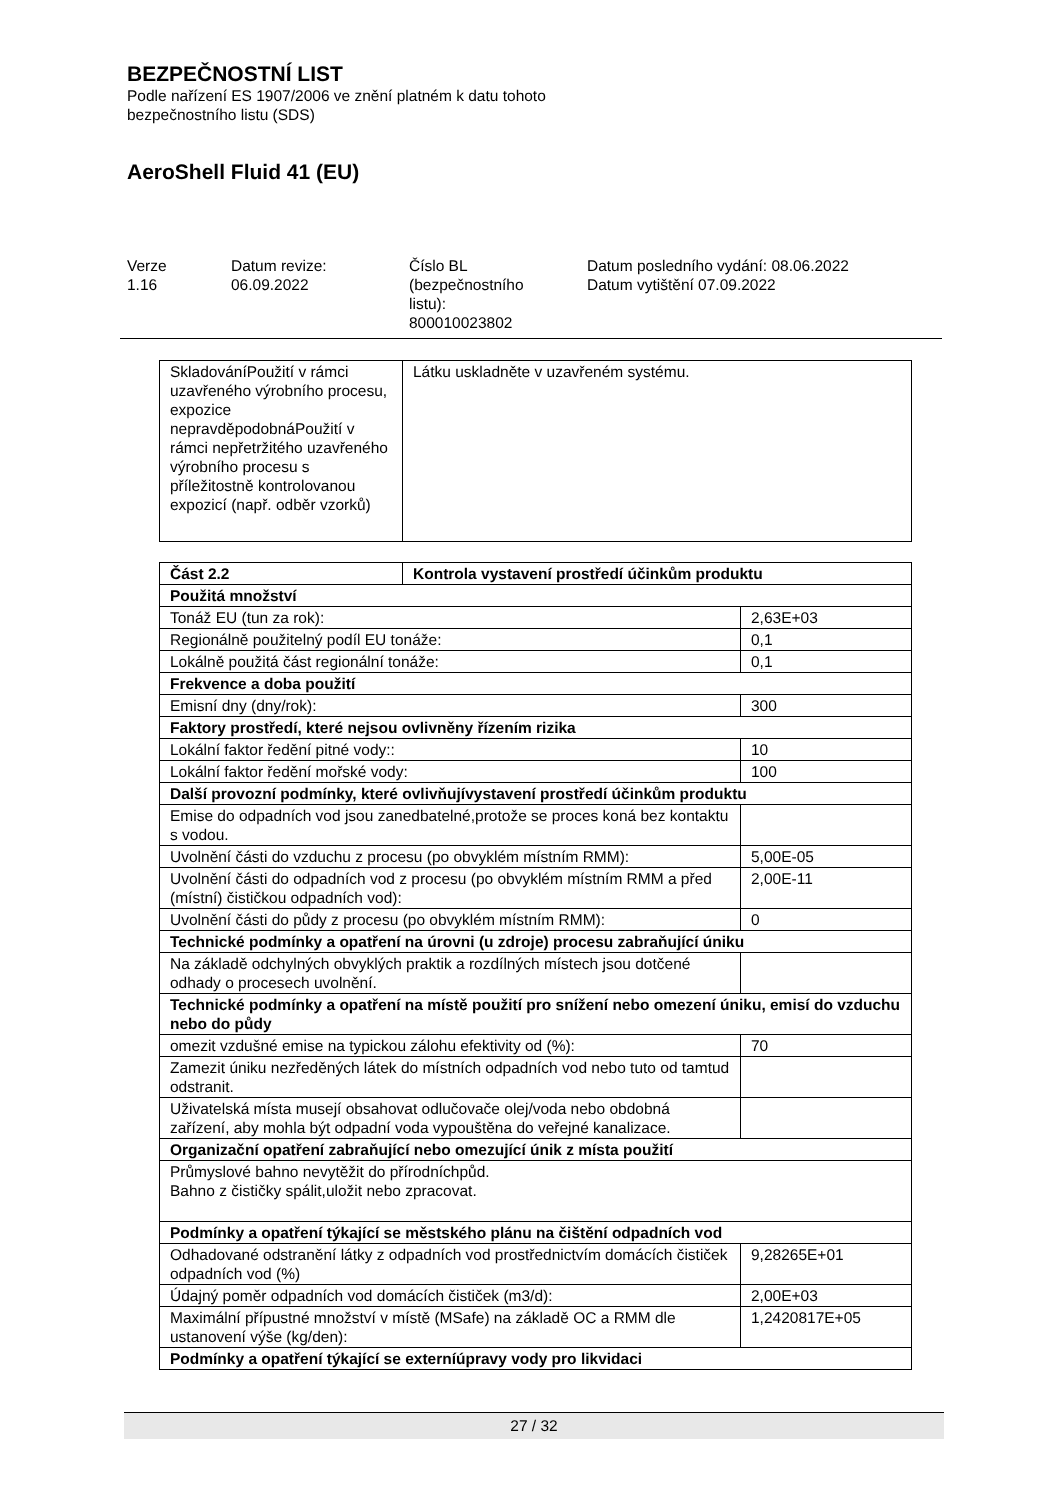BEZPEČNOSTNÍ LIST
Podle nařízení ES 1907/2006 ve znění platném k datu tohoto
bezpečnostního listu (SDS)
AeroShell Fluid 41 (EU)
Verze
1.16
Datum revize:
06.09.2022
Číslo BL
(bezpečnostního
listu):
800010023802
Datum posledního vydání: 08.06.2022
Datum vytištění 07.09.2022
| SkladováníPoužití v rámci uzavřeného výrobního procesu, expozice nepravděpodobnáPoužití v rámci nepřetržitého uzavřeného výrobního procesu s příležitostně kontrolovanou expozicí (např. odběr vzorků) | Látku uskladněte v uzavřeném systému. |
| Část 2.2 | Kontrola vystavení prostředí účinkům produktu | |
| Použitá množství | | |
| Tonáž EU (tun za rok): | | 2,63E+03 |
| Regionálně použitelný podíl EU tonáže: | | 0,1 |
| Lokálně použitá část regionální tonáže: | | 0,1 |
| Frekvence a doba použití | | |
| Emisní dny (dny/rok): | | 300 |
| Faktory prostředí, které nejsou ovlivněny řízením rizika | | |
| Lokální faktor ředění pitné vody:: | | 10 |
| Lokální faktor ředění mořské vody: | | 100 |
| Další provozní podmínky, které ovlivňujívystavení prostředí účinkům produktu | | |
| Emise do odpadních vod jsou zanedbatelné,protože se proces koná bez kontaktu s vodou. | | |
| Uvolnění části do vzduchu z procesu (po obvyklém místním RMM): | | 5,00E-05 |
| Uvolnění části do odpadních vod z procesu (po obvyklém místním RMM a před (místní) čističkou odpadních vod): | | 2,00E-11 |
| Uvolnění části do půdy z procesu (po obvyklém místním RMM): | | 0 |
| Technické podmínky a opatření na úrovni (u zdroje) procesu zabraňující úniku | | |
| Na základě odchylných obvyklých praktik a rozdílných místech jsou dotčené odhady o procesech uvolnění. | | |
| Technické podmínky a opatření na místě použití pro snížení nebo omezení úniku, emisí do vzduchu nebo do půdy | | |
| omezit vzdušné emise na typickou zálohu efektivity od (%): | | 70 |
| Zamezit úniku nezředěných látek do místních odpadních vod nebo tuto od tamtud odstranit. | | |
| Uživatelská místa musejí obsahovat odlučovače olej/voda nebo obdobná zařízení, aby mohla být odpadní voda vypouštěna do veřejné kanalizace. | | |
| Organizační opatření zabraňující nebo omezující únik z místa použití | | |
| Průmyslové bahno nevytěžit do přírodníchpůd. Bahno z čističky spálit,uložit nebo zpracovat. | | |
| Podmínky a opatření týkající se městského plánu na čištění odpadních vod | | |
| Odhadované odstranění látky z odpadních vod prostřednictvím domácích čističek odpadních vod (%) | | 9,28265E+01 |
| Údajný poměr odpadních vod domácích čističek (m3/d): | | 2,00E+03 |
| Maximální přípustné množství v místě (MSafe) na základě OC a RMM dle ustanovení výše (kg/den): | | 1,2420817E+05 |
| Podmínky a opatření týkající se externíúpravy vody pro likvidaci | | |
27 / 32